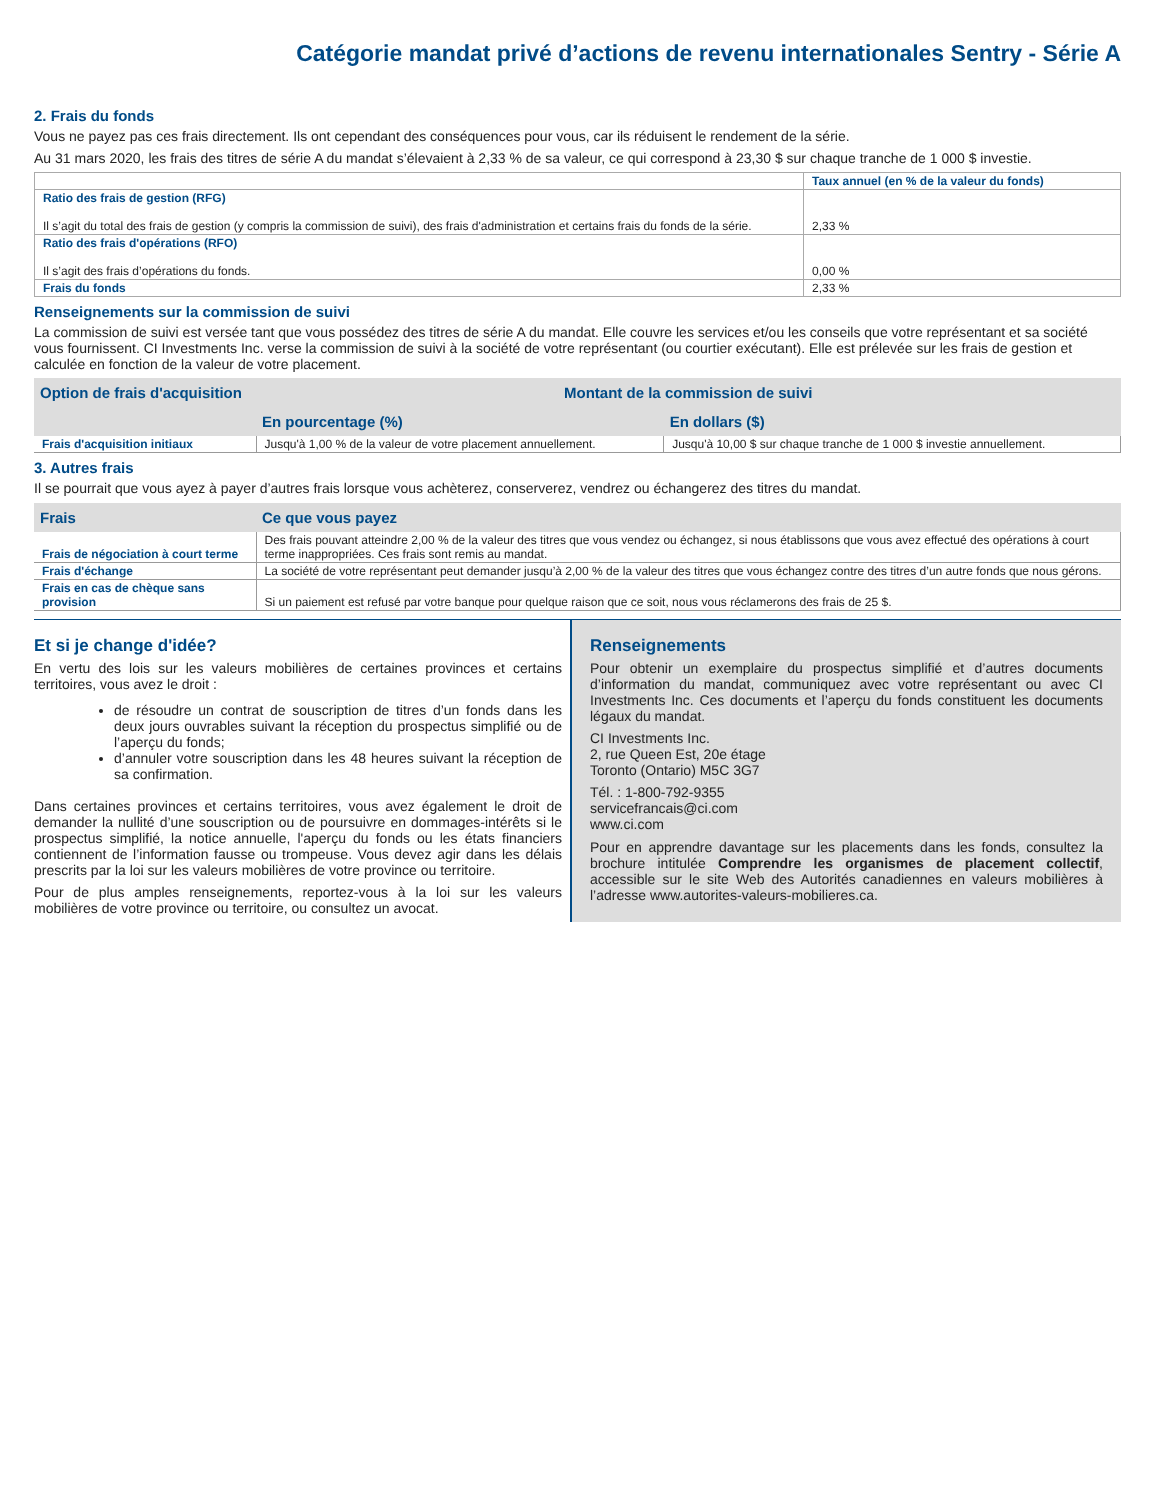Catégorie mandat privé d’actions de revenu internationales Sentry - Série A
2. Frais du fonds
Vous ne payez pas ces frais directement. Ils ont cependant des conséquences pour vous, car ils réduisent le rendement de la série.
Au 31 mars 2020, les frais des titres de série A du mandat s’élevaient à 2,33 % de sa valeur, ce qui correspond à 23,30 $ sur chaque tranche de 1 000 $ investie.
| | Taux annuel (en % de la valeur du fonds) |
| --- | --- |
| Ratio des frais de gestion (RFG) Il s’agit du total des frais de gestion (y compris la commission de suivi), des frais d'administration et certains frais du fonds de la série. | 2,33 % |
| Ratio des frais d'opérations (RFO) Il s’agit des frais d’opérations du fonds. | 0,00 % |
| Frais du fonds | 2,33 % |
Renseignements sur la commission de suivi
La commission de suivi est versée tant que vous possédez des titres de série A du mandat. Elle couvre les services et/ou les conseils que votre représentant et sa société vous fournissent. CI Investments Inc. verse la commission de suivi à la société de votre représentant (ou courtier exécutant). Elle est prélevée sur les frais de gestion et calculée en fonction de la valeur de votre placement.
| Option de frais d'acquisition | Montant de la commission de suivi | |
| --- | --- | --- |
| | En pourcentage (%) | En dollars ($) |
| Frais d'acquisition initiaux | Jusqu'à 1,00 % de la valeur de votre placement annuellement. | Jusqu'à 10,00 $ sur chaque tranche de 1 000 $ investie annuellement. |
3. Autres frais
Il se pourrait que vous ayez à payer d’autres frais lorsque vous achèterez, conserverez, vendrez ou échangerez des titres du mandat.
| Frais | Ce que vous payez |
| --- | --- |
| Frais de négociation à court terme | Des frais pouvant atteindre 2,00 % de la valeur des titres que vous vendez ou échangez, si nous établissons que vous avez effectué des opérations à court terme inappropriées. Ces frais sont remis au mandat. |
| Frais d'échange | La société de votre représentant peut demander jusqu’à 2,00 % de la valeur des titres que vous échangez contre des titres d’un autre fonds que nous gérons. |
| Frais en cas de chèque sans provision | Si un paiement est refusé par votre banque pour quelque raison que ce soit, nous vous réclamerons des frais de 25 $. |
Et si je change d'idée?
En vertu des lois sur les valeurs mobilières de certaines provinces et certains territoires, vous avez le droit :
de résoudre un contrat de souscription de titres d’un fonds dans les deux jours ouvrables suivant la réception du prospectus simplifié ou de l’aperçu du fonds;
d’annuler votre souscription dans les 48 heures suivant la réception de sa confirmation.
Dans certaines provinces et certains territoires, vous avez également le droit de demander la nullité d’une souscription ou de poursuivre en dommages-intérêts si le prospectus simplifié, la notice annuelle, l'aperçu du fonds ou les états financiers contiennent de l’information fausse ou trompeuse. Vous devez agir dans les délais prescrits par la loi sur les valeurs mobilières de votre province ou territoire.
Pour de plus amples renseignements, reportez-vous à la loi sur les valeurs mobilières de votre province ou territoire, ou consultez un avocat.
Renseignements
Pour obtenir un exemplaire du prospectus simplifié et d’autres documents d’information du mandat, communiquez avec votre représentant ou avec CI Investments Inc. Ces documents et l’aperçu du fonds constituent les documents légaux du mandat.
CI Investments Inc.
2, rue Queen Est, 20e étage
Toronto (Ontario) M5C 3G7
Tél. : 1-800-792-9355
servicefrancais@ci.com
www.ci.com
Pour en apprendre davantage sur les placements dans les fonds, consultez la brochure intitulée Comprendre les organismes de placement collectif, accessible sur le site Web des Autorités canadiennes en valeurs mobilières à l’adresse www.autorites-valeurs-mobilieres.ca.